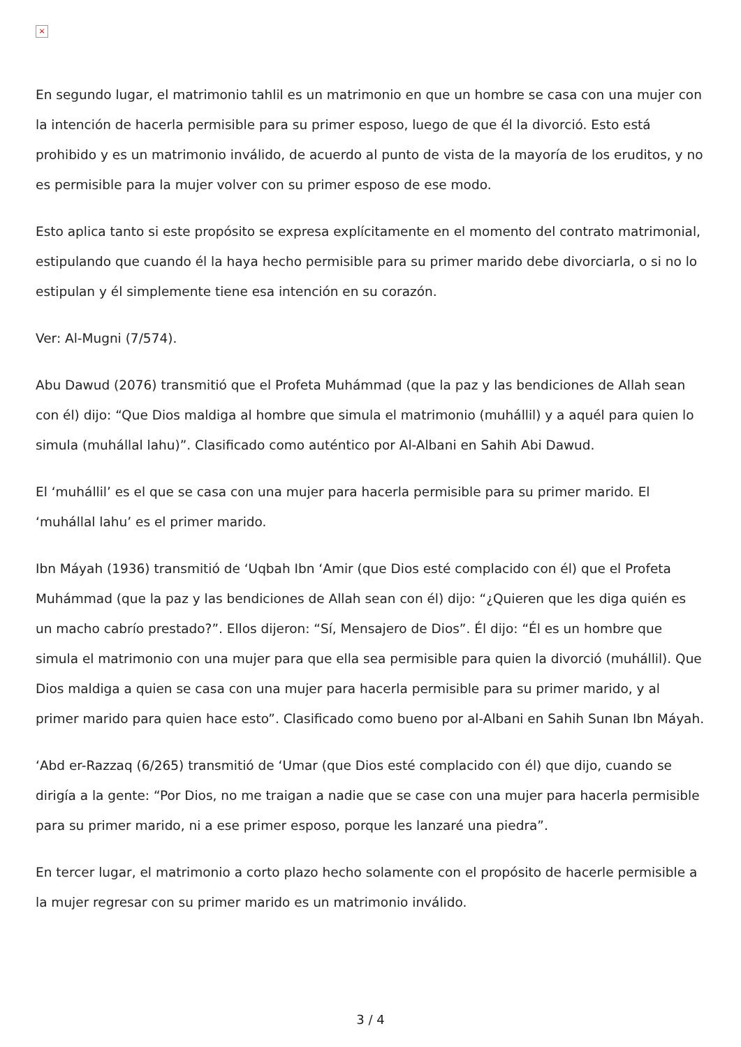×
En segundo lugar, el matrimonio tahlil es un matrimonio en que un hombre se casa con una mujer con la intención de hacerla permisible para su primer esposo, luego de que él la divorció. Esto está prohibido y es un matrimonio inválido, de acuerdo al punto de vista de la mayoría de los eruditos, y no es permisible para la mujer volver con su primer esposo de ese modo.
Esto aplica tanto si este propósito se expresa explícitamente en el momento del contrato matrimonial, estipulando que cuando él la haya hecho permisible para su primer marido debe divorciarla, o si no lo estipulan y él simplemente tiene esa intención en su corazón.
Ver: Al-Mugni (7/574).
Abu Dawud (2076) transmitió que el Profeta Muhámmad (que la paz y las bendiciones de Allah sean con él) dijo: “Que Dios maldiga al hombre que simula el matrimonio (muhállil) y a aquél para quien lo simula (muhállal lahu)”. Clasificado como auténtico por Al-Albani en Sahih Abi Dawud.
El ‘muhállil’ es el que se casa con una mujer para hacerla permisible para su primer marido. El ‘muhállal lahu’ es el primer marido.
Ibn Máyah (1936) transmitió de ‘Uqbah Ibn ‘Amir (que Dios esté complacido con él) que el Profeta Muhámmad (que la paz y las bendiciones de Allah sean con él) dijo: “¿Quieren que les diga quién es un macho cabrío prestado?”. Ellos dijeron: “Sí, Mensajero de Dios”. Él dijo: “Él es un hombre que simula el matrimonio con una mujer para que ella sea permisible para quien la divorció (muhállil). Que Dios maldiga a quien se casa con una mujer para hacerla permisible para su primer marido, y al primer marido para quien hace esto”. Clasificado como bueno por al-Albani en Sahih Sunan Ibn Máyah.
‘Abd er-Razzaq (6/265) transmitió de ‘Umar (que Dios esté complacido con él) que dijo, cuando se dirigía a la gente: “Por Dios, no me traigan a nadie que se case con una mujer para hacerla permisible para su primer marido, ni a ese primer esposo, porque les lanzaré una piedra”.
En tercer lugar, el matrimonio a corto plazo hecho solamente con el propósito de hacerle permisible a la mujer regresar con su primer marido es un matrimonio inválido.
3 / 4